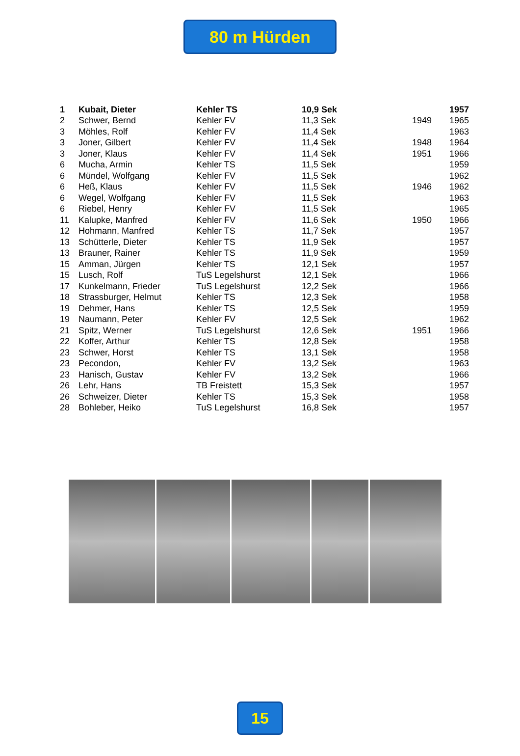80 m Hürden
| 1 | Kubait, Dieter | Kehler TS | 10,9 Sek | | 1957 |
| 2 | Schwer, Bernd | Kehler FV | 11,3 Sek | 1949 | 1965 |
| 3 | Möhles, Rolf | Kehler FV | 11,4 Sek | | 1963 |
| 3 | Joner, Gilbert | Kehler FV | 11,4 Sek | 1948 | 1964 |
| 3 | Joner, Klaus | Kehler FV | 11,4 Sek | 1951 | 1966 |
| 6 | Mucha, Armin | Kehler TS | 11,5 Sek | | 1959 |
| 6 | Mündel, Wolfgang | Kehler FV | 11,5 Sek | | 1962 |
| 6 | Heß, Klaus | Kehler FV | 11,5 Sek | 1946 | 1962 |
| 6 | Wegel, Wolfgang | Kehler FV | 11,5 Sek | | 1963 |
| 6 | Riebel, Henry | Kehler FV | 11,5 Sek | | 1965 |
| 11 | Kalupke, Manfred | Kehler FV | 11,6 Sek | 1950 | 1966 |
| 12 | Hohmann, Manfred | Kehler TS | 11,7 Sek | | 1957 |
| 13 | Schütterle, Dieter | Kehler TS | 11,9 Sek | | 1957 |
| 13 | Brauner, Rainer | Kehler TS | 11,9 Sek | | 1959 |
| 15 | Amman, Jürgen | Kehler TS | 12,1 Sek | | 1957 |
| 15 | Lusch, Rolf | TuS Legelshurst | 12,1 Sek | | 1966 |
| 17 | Kunkelmann, Frieder | TuS Legelshurst | 12,2 Sek | | 1966 |
| 18 | Strassburger, Helmut | Kehler TS | 12,3 Sek | | 1958 |
| 19 | Dehmer, Hans | Kehler TS | 12,5 Sek | | 1959 |
| 19 | Naumann, Peter | Kehler FV | 12,5 Sek | | 1962 |
| 21 | Spitz, Werner | TuS Legelshurst | 12,6 Sek | 1951 | 1966 |
| 22 | Koffer, Arthur | Kehler TS | 12,8 Sek | | 1958 |
| 23 | Schwer, Horst | Kehler TS | 13,1 Sek | | 1958 |
| 23 | Pecondon, | Kehler FV | 13,2 Sek | | 1963 |
| 23 | Hanisch, Gustav | Kehler FV | 13,2 Sek | | 1966 |
| 26 | Lehr, Hans | TB Freistett | 15,3 Sek | | 1957 |
| 26 | Schweizer, Dieter | Kehler TS | 15,3 Sek | | 1958 |
| 28 | Bohleber, Heiko | TuS Legelshurst | 16,8 Sek | | 1957 |
15